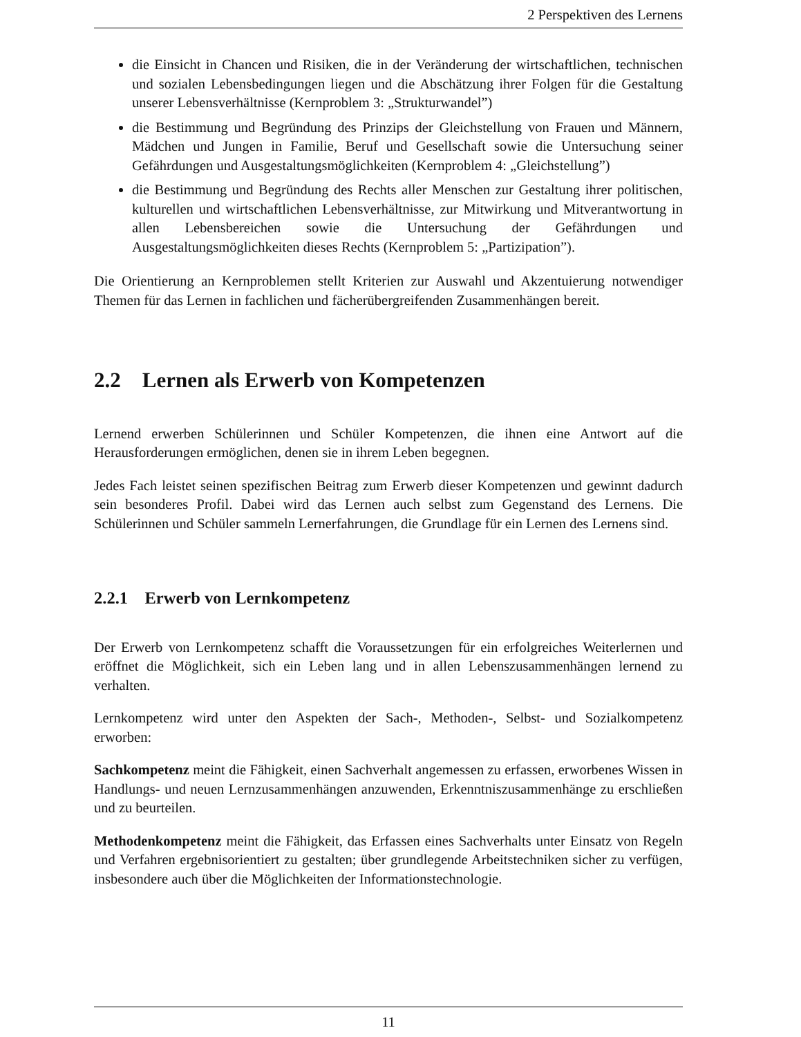2 Perspektiven des Lernens
die Einsicht in Chancen und Risiken, die in der Veränderung der wirtschaftlichen, technischen und sozialen Lebensbedingungen liegen und die Abschätzung ihrer Folgen für die Gestaltung unserer Lebensverhältnisse (Kernproblem 3: „Strukturwandel”)
die Bestimmung und Begründung des Prinzips der Gleichstellung von Frauen und Männern, Mädchen und Jungen in Familie, Beruf und Gesellschaft sowie die Untersuchung seiner Gefährdungen und Ausgestaltungsmöglichkeiten (Kernproblem 4: „Gleichstellung”)
die Bestimmung und Begründung des Rechts aller Menschen zur Gestaltung ihrer politischen, kulturellen und wirtschaftlichen Lebensverhältnisse, zur Mitwirkung und Mitverantwortung in allen Lebensbereichen sowie die Untersuchung der Gefährdungen und Ausgestaltungsmöglichkeiten dieses Rechts (Kernproblem 5: „Partizipation”).
Die Orientierung an Kernproblemen stellt Kriterien zur Auswahl und Akzentuierung notwendiger Themen für das Lernen in fachlichen und fächerübergreifenden Zusammenhängen bereit.
2.2 Lernen als Erwerb von Kompetenzen
Lernend erwerben Schülerinnen und Schüler Kompetenzen, die ihnen eine Antwort auf die Herausforderungen ermöglichen, denen sie in ihrem Leben begegnen.
Jedes Fach leistet seinen spezifischen Beitrag zum Erwerb dieser Kompetenzen und gewinnt dadurch sein besonderes Profil. Dabei wird das Lernen auch selbst zum Gegenstand des Lernens. Die Schülerinnen und Schüler sammeln Lernerfahrungen, die Grundlage für ein Lernen des Lernens sind.
2.2.1 Erwerb von Lernkompetenz
Der Erwerb von Lernkompetenz schafft die Voraussetzungen für ein erfolgreiches Weiterlernen und eröffnet die Möglichkeit, sich ein Leben lang und in allen Lebenszusammenhängen lernend zu verhalten.
Lernkompetenz wird unter den Aspekten der Sach-, Methoden-, Selbst- und Sozialkompetenz erworben:
Sachkompetenz meint die Fähigkeit, einen Sachverhalt angemessen zu erfassen, erworbenes Wissen in Handlungs- und neuen Lernzusammenhängen anzuwenden, Erkenntniszusammenhänge zu erschließen und zu beurteilen.
Methodenkompetenz meint die Fähigkeit, das Erfassen eines Sachverhalts unter Einsatz von Regeln und Verfahren ergebnisorientiert zu gestalten; über grundlegende Arbeitstechniken sicher zu verfügen, insbesondere auch über die Möglichkeiten der Informationstechnologie.
11